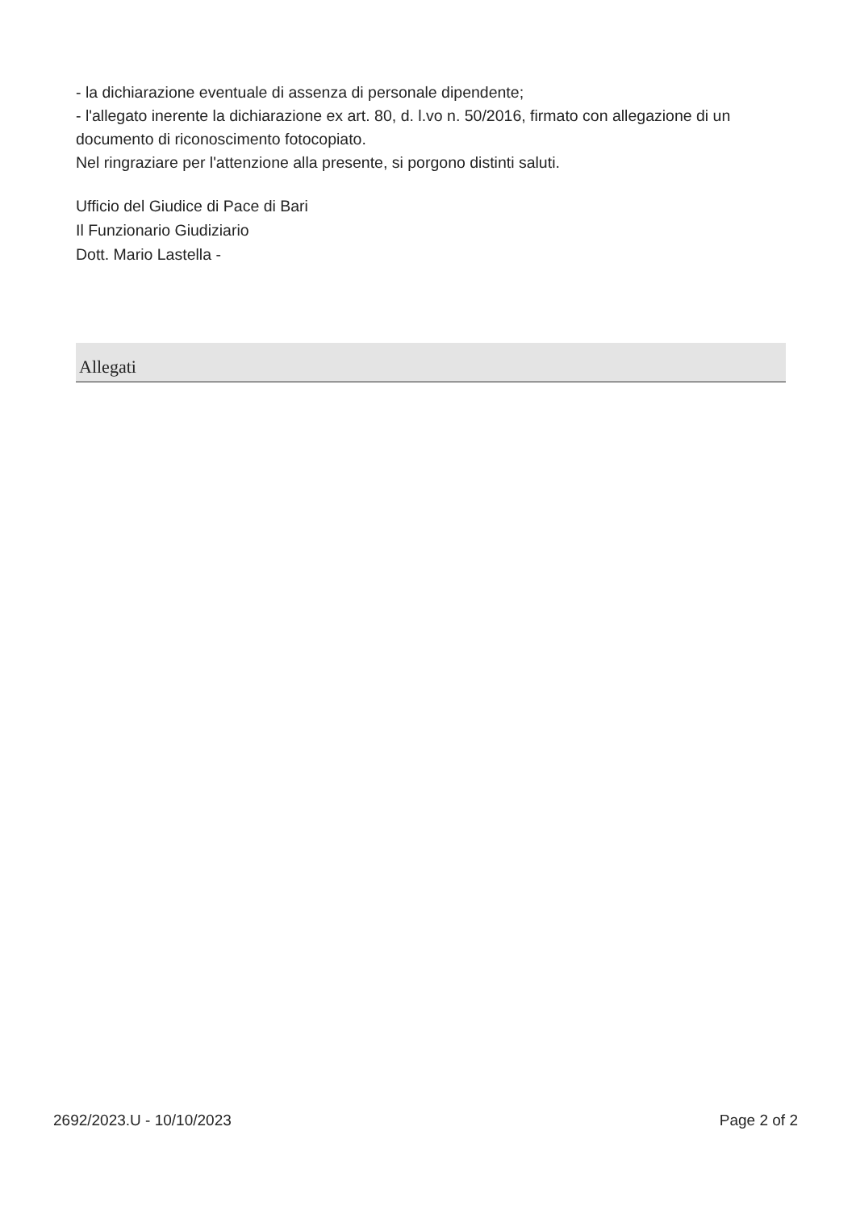- la dichiarazione eventuale di assenza di personale dipendente;
- l'allegato inerente la dichiarazione ex art. 80, d. l.vo n. 50/2016, firmato con allegazione di un documento di riconoscimento fotocopiato.
Nel ringraziare per l'attenzione alla presente, si porgono distinti saluti.
Ufficio del Giudice di Pace di Bari
Il Funzionario Giudiziario
Dott. Mario Lastella -
Allegati
2692/2023.U - 10/10/2023 Page 2 of 2